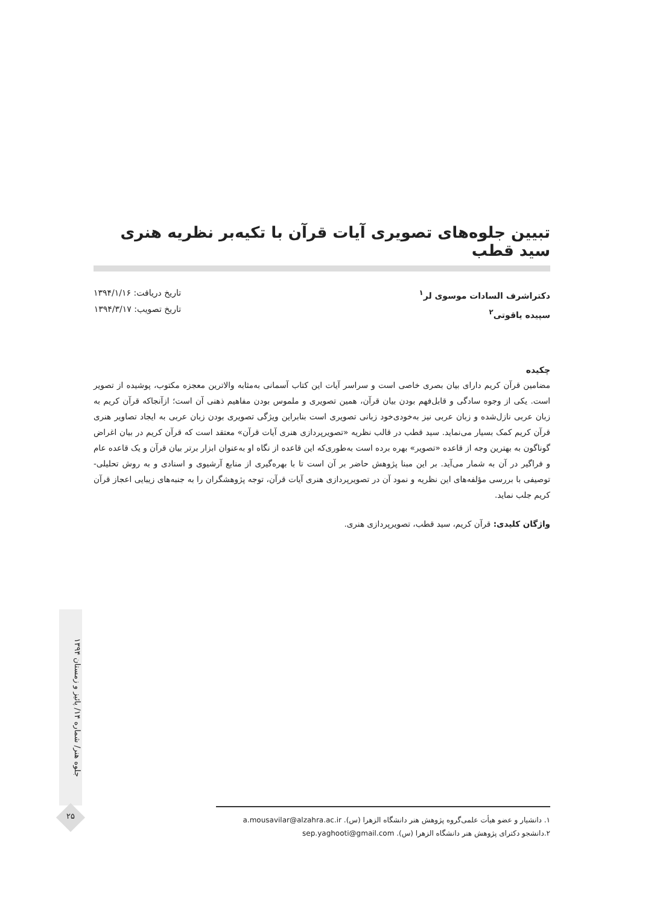تبیین جلوه‌های تصویری آیات قرآن با تکیه‌بر نظریه هنری سید قطب
دکتراشرف السادات موسوی لر<sup>۱</sup>
سپیده یاقوتی<sup>۲</sup>
تاریخ دریافت: ۱۳۹۴/۱/۱۶
تاریخ تصویب: ۱۳۹۴/۳/۱۷
چکیده
مضامین قرآن کریم دارای بیان بصری خاصی است و سراسر آیات این کتاب آسمانی به‌مثابه والاترین معجزه مکتوب، پوشیده از تصویر است. یکی از وجوه سادگی و قابل‌فهم بودن بیان قرآن، همین تصویری و ملموس بودن مفاهیم ذهنی آن است؛ ازآنجاکه قرآن کریم به زبان عربی نازل‌شده و زبان عربی نیز به‌خودی‌خود زبانی تصویری است بنابراین ویژگی تصویری بودن زبان عربی به ایجاد تصاویر هنری قرآن کریم کمک بسیار می‌نماید. سید قطب در قالب نظریه «تصویرپردازی هنری آیات قرآن» معتقد است که قرآن کریم در بیان اغراض گوناگون به بهترین وجه از قاعده «تصویر» بهره برده است به‌طوری‌که این قاعده از نگاه او به‌عنوان ابزار برتر بیان قرآن و یک قاعده عام و فراگیر در آن به شمار می‌آید. بر این مبنا پژوهش حاضر بر آن است تا با بهره‌گیری از منابع آرشیوی و اسنادی و به روش تحلیلی-توصیفی با بررسی مؤلفه‌های این نظریه و نمود آن در تصویرپردازی هنری آیات قرآن، توجه پژوهشگران را به جنبه‌های زیبایی اعجاز قرآن کریم جلب نماید.
واژگان کلیدی: قرآن کریم، سید قطب، تصویرپردازی هنری.
جلوه هنر/ شماره ۱۴/ پائیز و زمستان ۱۳۹۴
۲۵
۱. دانشیار و عضو هیأت علمی‌گروه پژوهش هنر دانشگاه الزهرا (س). a.mousavilar@alzahra.ac.ir
۲.دانشجو دکترای پژوهش هنر دانشگاه الزهرا (س). sep.yaghooti@gmail.com